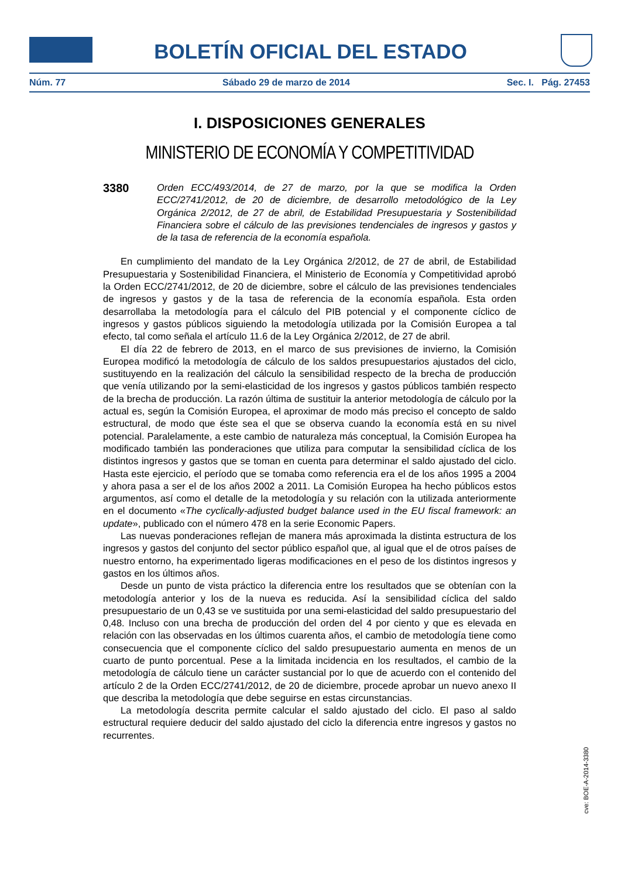BOLETÍN OFICIAL DEL ESTADO
Núm. 77 Sábado 29 de marzo de 2014 Sec. I. Pág. 27453
I. DISPOSICIONES GENERALES
MINISTERIO DE ECONOMÍA Y COMPETITIVIDAD
3380
Orden ECC/493/2014, de 27 de marzo, por la que se modifica la Orden ECC/2741/2012, de 20 de diciembre, de desarrollo metodológico de la Ley Orgánica 2/2012, de 27 de abril, de Estabilidad Presupuestaria y Sostenibilidad Financiera sobre el cálculo de las previsiones tendenciales de ingresos y gastos y de la tasa de referencia de la economía española.
En cumplimiento del mandato de la Ley Orgánica 2/2012, de 27 de abril, de Estabilidad Presupuestaria y Sostenibilidad Financiera, el Ministerio de Economía y Competitividad aprobó la Orden ECC/2741/2012, de 20 de diciembre, sobre el cálculo de las previsiones tendenciales de ingresos y gastos y de la tasa de referencia de la economía española. Esta orden desarrollaba la metodología para el cálculo del PIB potencial y el componente cíclico de ingresos y gastos públicos siguiendo la metodología utilizada por la Comisión Europea a tal efecto, tal como señala el artículo 11.6 de la Ley Orgánica 2/2012, de 27 de abril.
El día 22 de febrero de 2013, en el marco de sus previsiones de invierno, la Comisión Europea modificó la metodología de cálculo de los saldos presupuestarios ajustados del ciclo, sustituyendo en la realización del cálculo la sensibilidad respecto de la brecha de producción que venía utilizando por la semi-elasticidad de los ingresos y gastos públicos también respecto de la brecha de producción. La razón última de sustituir la anterior metodología de cálculo por la actual es, según la Comisión Europea, el aproximar de modo más preciso el concepto de saldo estructural, de modo que éste sea el que se observa cuando la economía está en su nivel potencial. Paralelamente, a este cambio de naturaleza más conceptual, la Comisión Europea ha modificado también las ponderaciones que utiliza para computar la sensibilidad cíclica de los distintos ingresos y gastos que se toman en cuenta para determinar el saldo ajustado del ciclo. Hasta este ejercicio, el período que se tomaba como referencia era el de los años 1995 a 2004 y ahora pasa a ser el de los años 2002 a 2011. La Comisión Europea ha hecho públicos estos argumentos, así como el detalle de la metodología y su relación con la utilizada anteriormente en el documento «The cyclically-adjusted budget balance used in the EU fiscal framework: an update», publicado con el número 478 en la serie Economic Papers.
Las nuevas ponderaciones reflejan de manera más aproximada la distinta estructura de los ingresos y gastos del conjunto del sector público español que, al igual que el de otros países de nuestro entorno, ha experimentado ligeras modificaciones en el peso de los distintos ingresos y gastos en los últimos años.
Desde un punto de vista práctico la diferencia entre los resultados que se obtenían con la metodología anterior y los de la nueva es reducida. Así la sensibilidad cíclica del saldo presupuestario de un 0,43 se ve sustituida por una semi-elasticidad del saldo presupuestario del 0,48. Incluso con una brecha de producción del orden del 4 por ciento y que es elevada en relación con las observadas en los últimos cuarenta años, el cambio de metodología tiene como consecuencia que el componente cíclico del saldo presupuestario aumenta en menos de un cuarto de punto porcentual. Pese a la limitada incidencia en los resultados, el cambio de la metodología de cálculo tiene un carácter sustancial por lo que de acuerdo con el contenido del artículo 2 de la Orden ECC/2741/2012, de 20 de diciembre, procede aprobar un nuevo anexo II que describa la metodología que debe seguirse en estas circunstancias.
La metodología descrita permite calcular el saldo ajustado del ciclo. El paso al saldo estructural requiere deducir del saldo ajustado del ciclo la diferencia entre ingresos y gastos no recurrentes.
cve: BOE-A-2014-3380